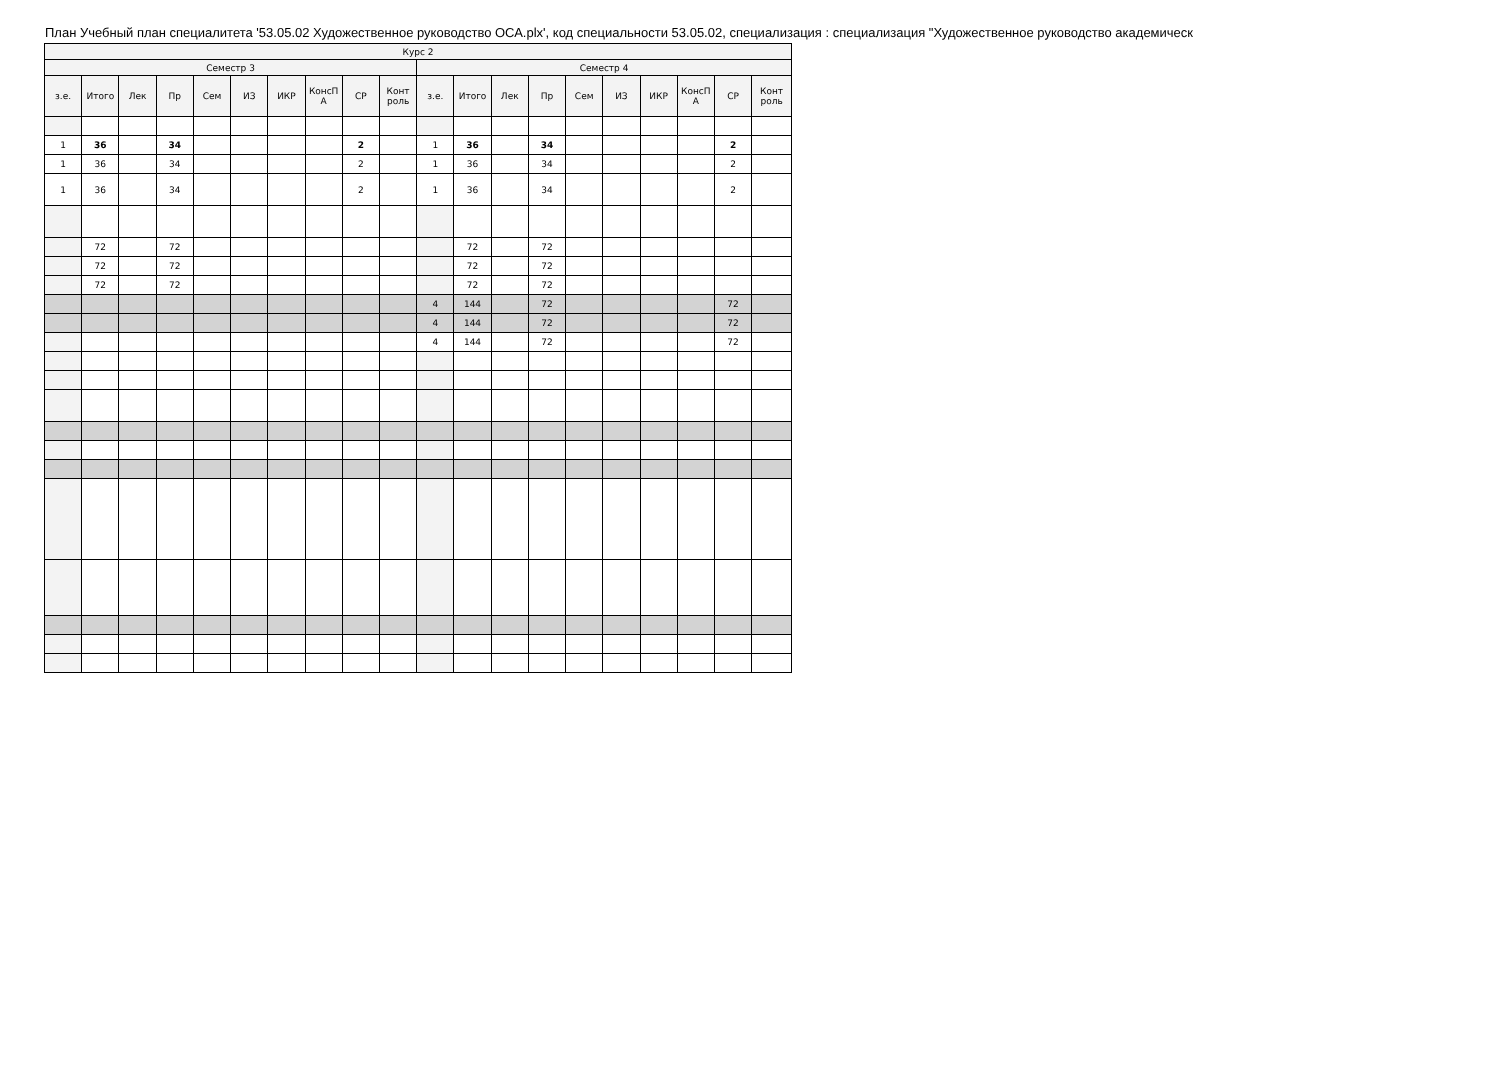План Учебный план специалитета '53.05.02 Художественное руководство ОСА.plx', код специальности 53.05.02, специализация : специализация "Художественное руководство академическ
| Курс 2 | | | | | | | | | | | | | | | | | | | |
| --- | --- | --- | --- | --- | --- | --- | --- | --- | --- | --- | --- | --- | --- | --- | --- | --- | --- | --- | --- |
| Семестр 3 | | | | | | | | | | Семестр 4 | | | | | | | | | |
| з.е. | Итого | Лек | Пр | Сем | ИЗ | ИКР | КонсП А | СР | Конт роль | з.е. | Итого | Лек | Пр | Сем | ИЗ | ИКР | КонсП А | СР | Конт роль |
| 1 | 36 | | 34 | | | | | 2 | | 1 | 36 | | 34 | | | | | 2 | |
| 1 | 36 | | 34 | | | | | 2 | | 1 | 36 | | 34 | | | | | 2 | |
| 1 | 36 | | 34 | | | | | 2 | | 1 | 36 | | 34 | | | | | 2 | |
| | 72 | | 72 | | | | | | | | 72 | | 72 | | | | | | |
| | 72 | | 72 | | | | | | | | 72 | | 72 | | | | | | |
| | 72 | | 72 | | | | | | | | 72 | | 72 | | | | | | |
| | | | | | | | | | | 4 | 144 | | 72 | | | | | 72 | |
| | | | | | | | | | | 4 | 144 | | 72 | | | | | 72 | |
| | | | | | | | | | | 4 | 144 | | 72 | | | | | 72 | |